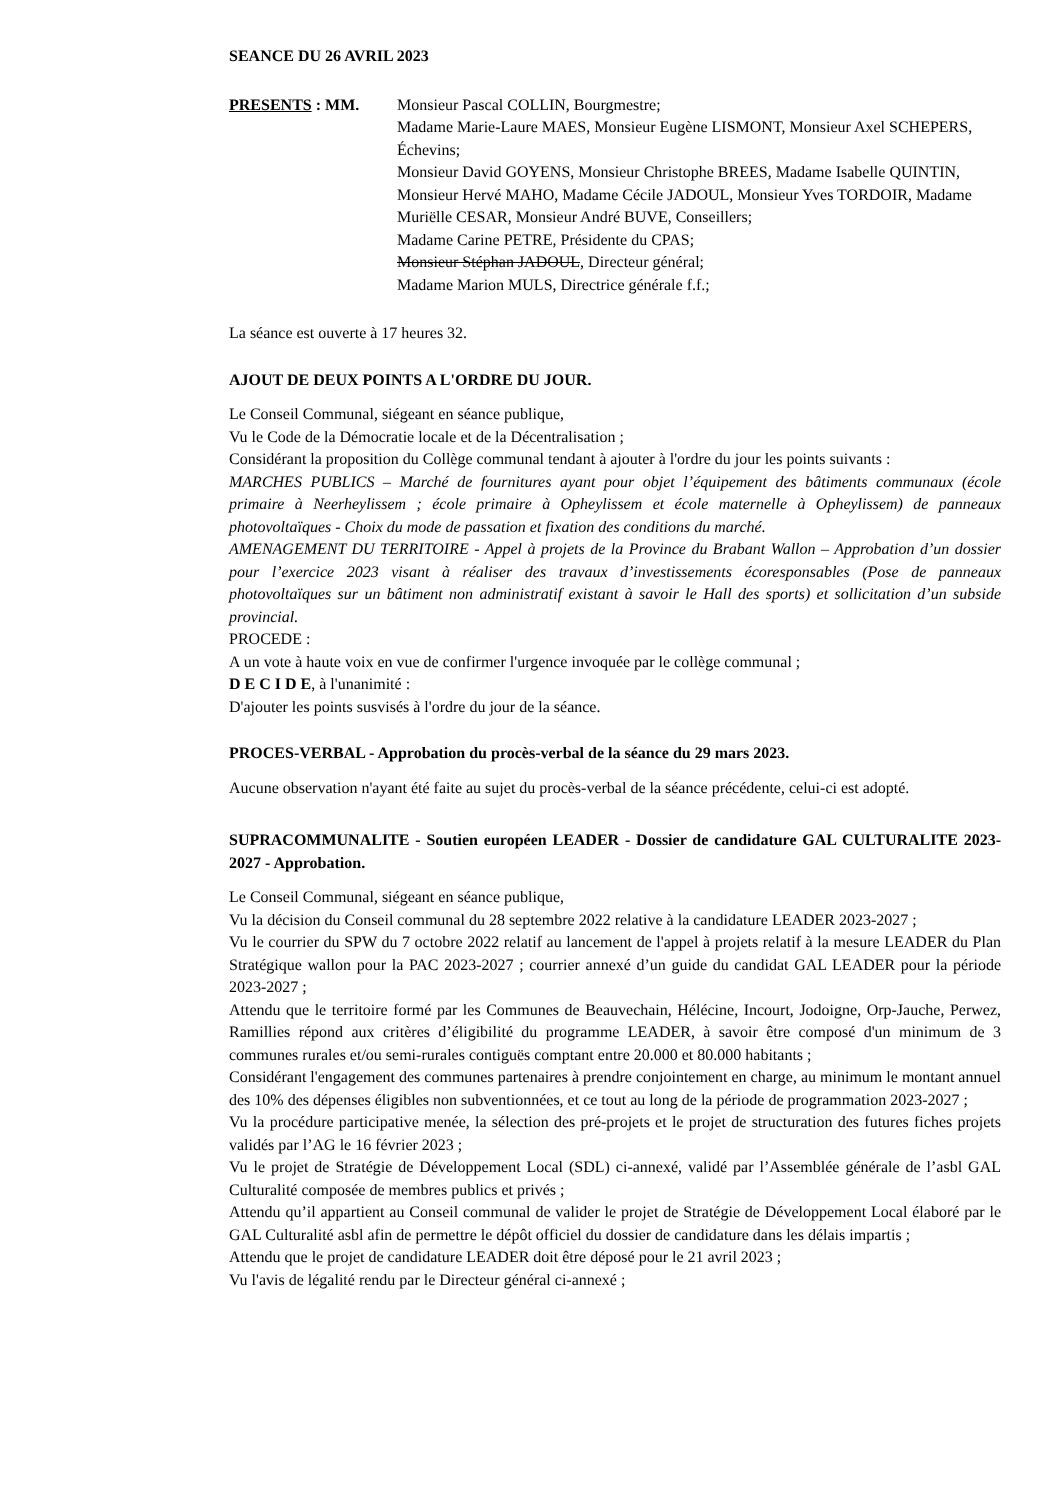SEANCE DU 26 AVRIL 2023
PRESENTS : MM. Monsieur Pascal COLLIN, Bourgmestre;
Madame Marie-Laure MAES, Monsieur Eugène LISMONT, Monsieur Axel SCHEPERS, Échevins;
Monsieur David GOYENS, Monsieur Christophe BREES, Madame Isabelle QUINTIN, Monsieur Hervé MAHO, Madame Cécile JADOUL, Monsieur Yves TORDOIR, Madame Muriëlle CESAR, Monsieur André BUVE, Conseillers;
Madame Carine PETRE, Présidente du CPAS;
Monsieur Stéphan JADOUL, Directeur général;
Madame Marion MULS, Directrice générale f.f.;
La séance est ouverte à 17 heures 32.
AJOUT DE DEUX POINTS A L'ORDRE DU JOUR.
Le Conseil Communal, siégeant en séance publique,
Vu le Code de la Démocratie locale et de la Décentralisation ;
Considérant la proposition du Collège communal tendant à ajouter à l'ordre du jour les points suivants :
MARCHES PUBLICS – Marché de fournitures ayant pour objet l’équipement des bâtiments communaux (école primaire à Neerheylissem ; école primaire à Opheylissem et école maternelle à Opheylissem) de panneaux photovoltaïques - Choix du mode de passation et fixation des conditions du marché.
AMENAGEMENT DU TERRITOIRE - Appel à projets de la Province du Brabant Wallon – Approbation d’un dossier pour l’exercice 2023 visant à réaliser des travaux d’investissements écoresponsables (Pose de panneaux photovoltaïques sur un bâtiment non administratif existant à savoir le Hall des sports) et sollicitation d’un subside provincial.
PROCEDE :
A un vote à haute voix en vue de confirmer l'urgence invoquée par le collège communal ;
D E C I D E, à l'unanimité :
D'ajouter les points susvisés à l'ordre du jour de la séance.
PROCES-VERBAL - Approbation du procès-verbal de la séance du 29 mars 2023.
Aucune observation n'ayant été faite au sujet du procès-verbal de la séance précédente, celui-ci est adopté.
SUPRACOMMUNALITE - Soutien européen LEADER - Dossier de candidature GAL CULTURALITE 2023-2027 - Approbation.
Le Conseil Communal, siégeant en séance publique,
Vu la décision du Conseil communal du 28 septembre 2022 relative à la candidature LEADER 2023-2027 ;
Vu le courrier du SPW du 7 octobre 2022 relatif au lancement de l'appel à projets relatif à la mesure LEADER du Plan Stratégique wallon pour la PAC 2023-2027 ; courrier annexé d’un guide du candidat GAL LEADER pour la période 2023-2027 ;
Attendu que le territoire formé par les Communes de Beauvechain, Hélécine, Incourt, Jodoigne, Orp-Jauche, Perwez, Ramillies répond aux critères d’éligibilité du programme LEADER, à savoir être composé d'un minimum de 3 communes rurales et/ou semi-rurales contiguës comptant entre 20.000 et 80.000 habitants ;
Considérant l'engagement des communes partenaires à prendre conjointement en charge, au minimum le montant annuel des 10% des dépenses éligibles non subventionnées, et ce tout au long de la période de programmation 2023-2027 ;
Vu la procédure participative menée, la sélection des pré-projets et le projet de structuration des futures fiches projets validés par l’AG le 16 février 2023 ;
Vu le projet de Stratégie de Développement Local (SDL) ci-annexé, validé par l’Assemblée générale de l’asbl GAL Culturalité composée de membres publics et privés ;
Attendu qu’il appartient au Conseil communal de valider le projet de Stratégie de Développement Local élaboré par le GAL Culturalité asbl afin de permettre le dépôt officiel du dossier de candidature dans les délais impartis ;
Attendu que le projet de candidature LEADER doit être déposé pour le 21 avril 2023 ;
Vu l'avis de légalité rendu par le Directeur général ci-annexé ;